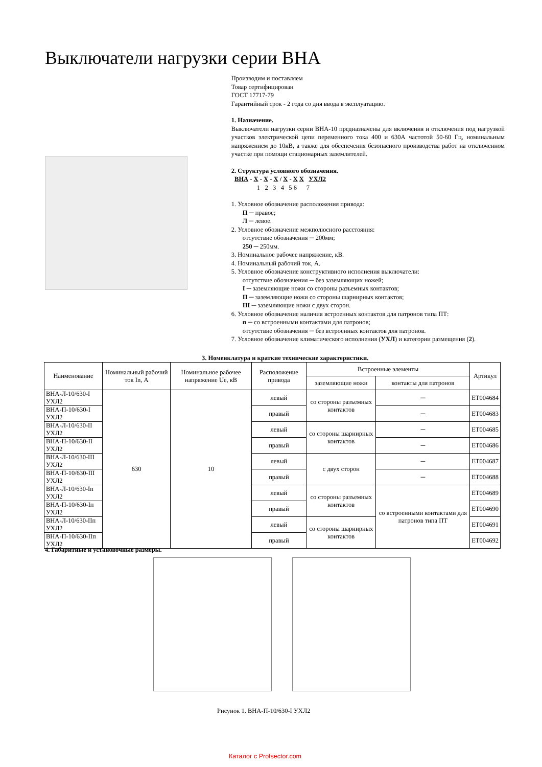Выключатели нагрузки серии ВНА
Производим и поставляем
Товар сертифицирован
ГОСТ 17717-79
Гарантийный срок - 2 года со дня ввода в эксплуатацию.
1. Назначение.
Выключатели нагрузки серии ВНА-10 предназначены для включения и отключения под нагрузкой участков электрической цепи переменного тока 400 и 630А частотой 50-60 Гц, номинальным напряжением до 10кВ, а также для обеспечения безопасного производства работ на отключенном участке при помощи стационарных заземлителей.
2. Структура условного обозначения.
ВНА - Х - Х - Х / Х - Х Х УХЛ2
1 2 3 4 5 6 7
1. Условное обозначение расположения привода:
П ─ правое;
Л ─ левое.
2. Условное обозначение межполюсного расстояния:
отсутствие обозначения ─ 200мм;
250 ─ 250мм.
3. Номинальное рабочее напряжение, кВ.
4. Номинальный рабочий ток, А.
5. Условное обозначение конструктивного исполнения выключатели:
отсутствие обозначения ─ без заземляющих ножей;
I ─ заземляющие ножи со стороны разъемных контактов;
II ─ заземляющие ножи со стороны шарнирных контактов;
III ─ заземляющие ножи с двух сторон.
6. Условное обозначение наличия встроенных контактов для патронов типа ПТ:
п ─ со встроенными контактами для патронов;
отсутствие обозначения ─ без встроенных контактов для патронов.
7. Условное обозначение климатического исполнения (УХЛ) и категории размещения (2).
3. Номенклатура и краткие технические характеристики.
| Наименование | Номинальный рабочий ток In, А | Номинальное рабочее напряжение Ue, кВ | Расположение привода | Встроенные элементы | | Артикул |
| --- | --- | --- | --- | --- | --- | --- |
| | | | | заземляющие ножи | контакты для патронов | |
| ВНА-Л-10/630-I УХЛ2 | 630 | 10 | левый | со стороны разъемных контактов | ─ | ЕТ004684 |
| ВНА-П-10/630-I УХЛ2 | | | правый | | ─ | ЕТ004683 |
| ВНА-Л-10/630-II УХЛ2 | | | левый | со стороны шарнирных контактов | ─ | ЕТ004685 |
| ВНА-П-10/630-II УХЛ2 | | | правый | | ─ | ЕТ004686 |
| ВНА-Л-10/630-III УХЛ2 | | | левый | с двух сторон | ─ | ЕТ004687 |
| ВНА-П-10/630-III УХЛ2 | | | правый | | ─ | ЕТ004688 |
| ВНА-Л-10/630-Iп УХЛ2 | | | левый | со стороны разъемных контактов | со встроенными контактами для патронов типа ПТ | ЕТ004689 |
| ВНА-П-10/630-Iп УХЛ2 | | | правый | | | ЕТ004690 |
| ВНА-Л-10/630-IIп УХЛ2 | | | левый | со стороны шарнирных контактов | | ЕТ004691 |
| ВНА-П-10/630-IIп УХЛ2 | | | правый | | | ЕТ004692 |
4. Габаритные и установочные размеры.
Рисунок 1. ВНА-П-10/630-I УХЛ2
Каталог с Profsector.com